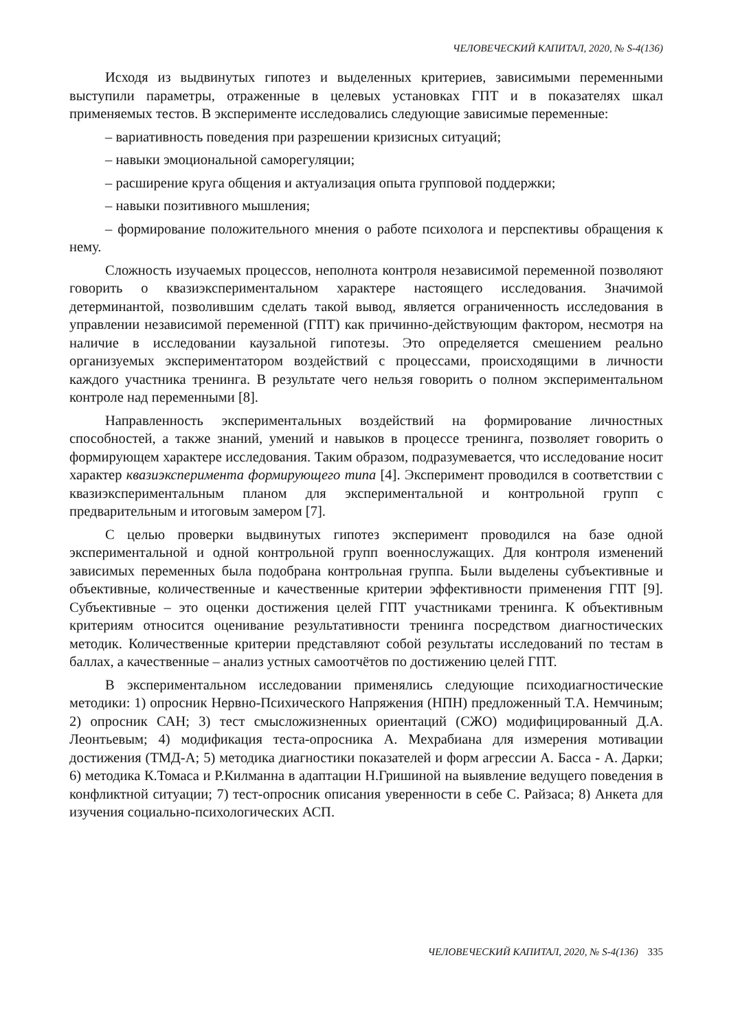ЧЕЛОВЕЧЕСКИЙ КАПИТАЛ, 2020, № S-4(136)
Исходя из выдвинутых гипотез и выделенных критериев, зависимыми переменными выступили параметры, отраженные в целевых установках ГПТ и в показателях шкал применяемых тестов. В эксперименте исследовались следующие зависимые переменные:
– вариативность поведения при разрешении кризисных ситуаций;
– навыки эмоциональной саморегуляции;
– расширение круга общения и актуализация опыта групповой поддержки;
– навыки позитивного мышления;
– формирование положительного мнения о работе психолога и перспективы обращения к нему.
Сложность изучаемых процессов, неполнота контроля независимой переменной позволяют говорить о квазиэкспериментальном характере настоящего исследования. Значимой детерминантой, позволившим сделать такой вывод, является ограниченность исследования в управлении независимой переменной (ГПТ) как причинно-действующим фактором, несмотря на наличие в исследовании каузальной гипотезы. Это определяется смешением реально организуемых экспериментатором воздействий с процессами, происходящими в личности каждого участника тренинга. В результате чего нельзя говорить о полном экспериментальном контроле над переменными [8].
Направленность экспериментальных воздействий на формирование личностных способностей, а также знаний, умений и навыков в процессе тренинга, позволяет говорить о формирующем характере исследования. Таким образом, подразумевается, что исследование носит характер квазиэксперимента формирующего типа [4]. Эксперимент проводился в соответствии с квазиэкспериментальным планом для экспериментальной и контрольной групп с предварительным и итоговым замером [7].
С целью проверки выдвинутых гипотез эксперимент проводился на базе одной экспериментальной и одной контрольной групп военнослужащих. Для контроля изменений зависимых переменных была подобрана контрольная группа. Были выделены субъективные и объективные, количественные и качественные критерии эффективности применения ГПТ [9]. Субъективные – это оценки достижения целей ГПТ участниками тренинга. К объективным критериям относится оценивание результативности тренинга посредством диагностических методик. Количественные критерии представляют собой результаты исследований по тестам в баллах, а качественные – анализ устных самоотчётов по достижению целей ГПТ.
В экспериментальном исследовании применялись следующие психодиагностические методики: 1) опросник Нервно-Психического Напряжения (НПН) предложенный Т.А. Немчиным; 2) опросник САН; 3) тест смысложизненных ориентаций (СЖО) модифицированный Д.А. Леонтьевым; 4) модификация теста-опросника А. Мехрабиана для измерения мотивации достижения (ТМД-А; 5) методика диагностики показателей и форм агрессии А. Басса - А. Дарки; 6) методика К.Томаса и Р.Килманна в адаптации Н.Гришиной на выявление ведущего поведения в конфликтной ситуации; 7) тест-опросник описания уверенности в себе С. Райзаса; 8) Анкета для изучения социально-психологических АСП.
ЧЕЛОВЕЧЕСКИЙ КАПИТАЛ, 2020, № S-4(136) 335